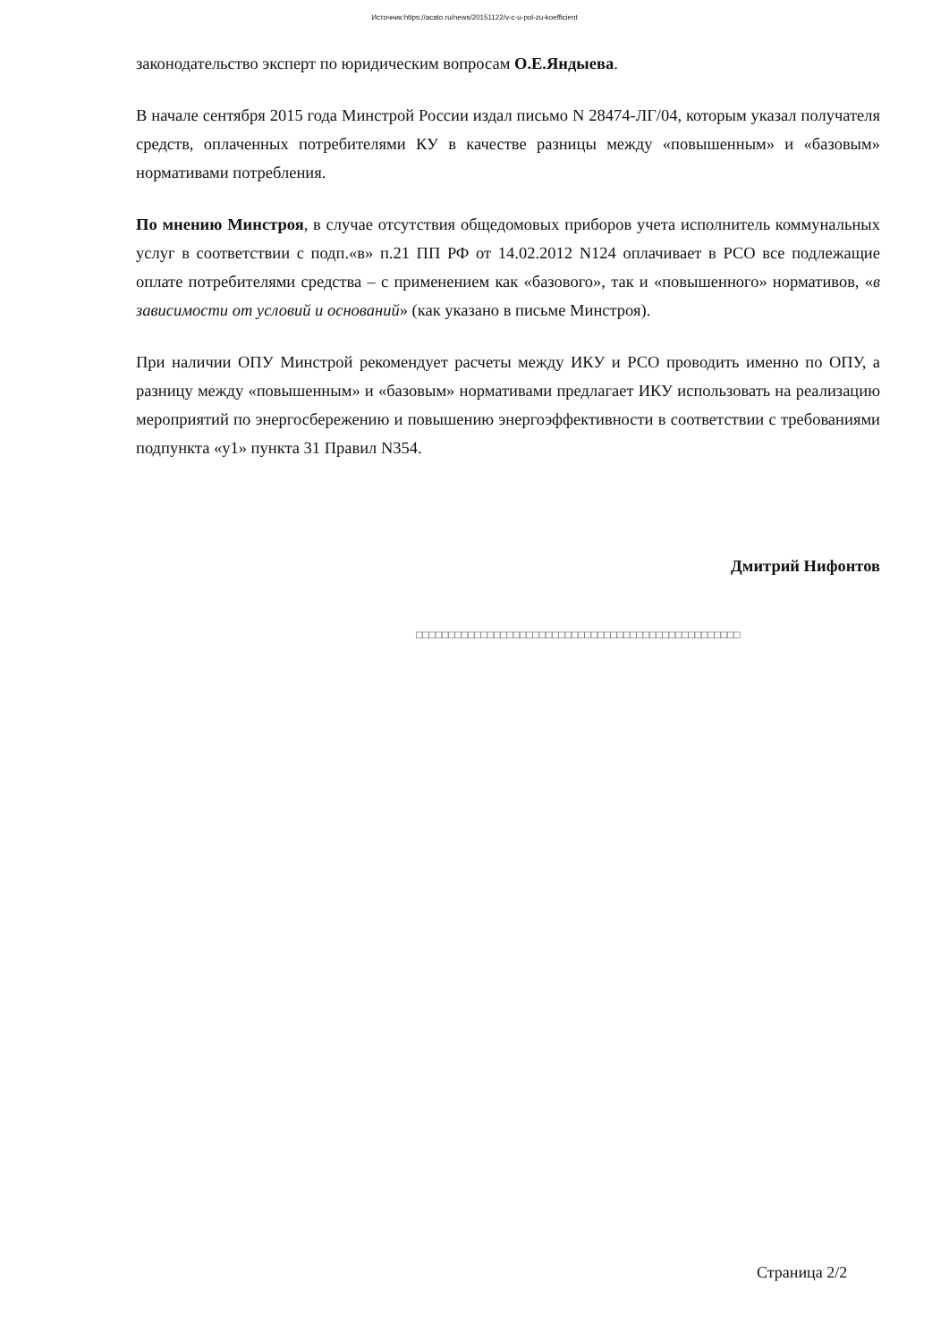Источник:https://acato.ru/news/20151122/v-c-u-pol-zu-koefficient
законодательство эксперт по юридическим вопросам О.Е.Яндыева.
В начале сентября 2015 года Минстрой России издал письмо N 28474-ЛГ/04, которым указал получателя средств, оплаченных потребителями КУ в качестве разницы между «повышенным» и «базовым» нормативами потребления.
По мнению Минстроя, в случае отсутствия общедомовых приборов учета исполнитель коммунальных услуг в соответствии с подп.«в» п.21 ПП РФ от 14.02.2012 N124 оплачивает в РСО все подлежащие оплате потребителями средства – с применением как «базового», так и «повышенного» нормативов, «в зависимости от условий и оснований» (как указано в письме Минстроя).
При наличии ОПУ Минстрой рекомендует расчеты между ИКУ и РСО проводить именно по ОПУ, а разницу между «повышенным» и «базовым» нормативами предлагает ИКУ использовать на реализацию мероприятий по энергосбережению и повышению энергоэффективности в соответствии с требованиями подпункта «у1» пункта 31 Правил N354.
Дмитрий Нифонтов
□□□□□□□□□□□□□□□□□□□□□□□□□□□□□□□□□□□□□□□□□□□□□□□□□□
Страница 2/2